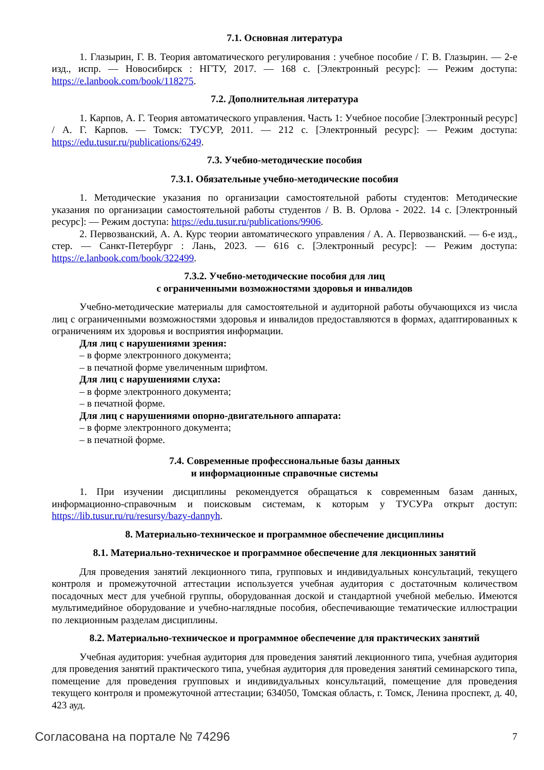7.1. Основная литература
1. Глазырин, Г. В. Теория автоматического регулирования : учебное пособие / Г. В. Глазырин. — 2-е изд., испр. — Новосибирск : НГТУ, 2017. — 168 с. [Электронный ресурс]: — Режим доступа: https://e.lanbook.com/book/118275.
7.2. Дополнительная литература
1. Карпов, А. Г. Теория автоматического управления. Часть 1: Учебное пособие [Электронный ресурс] / А. Г. Карпов. — Томск: ТУСУР, 2011. — 212 с. [Электронный ресурс]: — Режим доступа: https://edu.tusur.ru/publications/6249.
7.3. Учебно-методические пособия
7.3.1. Обязательные учебно-методические пособия
1. Методические указания по организации самостоятельной работы студентов: Методические указания по организации самостоятельной работы студентов / В. В. Орлова - 2022. 14 с. [Электронный ресурс]: — Режим доступа: https://edu.tusur.ru/publications/9906.
2. Первозванский, А. А. Курс теории автоматического управления / А. А. Первозванский. — 6-е изд., стер. — Санкт-Петербург : Лань, 2023. — 616 с. [Электронный ресурс]: — Режим доступа: https://e.lanbook.com/book/322499.
7.3.2. Учебно-методические пособия для лиц
с ограниченными возможностями здоровья и инвалидов
Учебно-методические материалы для самостоятельной и аудиторной работы обучающихся из числа лиц с ограниченными возможностями здоровья и инвалидов предоставляются в формах, адаптированных к ограничениям их здоровья и восприятия информации.
Для лиц с нарушениями зрения:
– в форме электронного документа;
– в печатной форме увеличенным шрифтом.
Для лиц с нарушениями слуха:
– в форме электронного документа;
– в печатной форме.
Для лиц с нарушениями опорно-двигательного аппарата:
– в форме электронного документа;
– в печатной форме.
7.4. Современные профессиональные базы данных
и информационные справочные системы
1. При изучении дисциплины рекомендуется обращаться к современным базам данных, информационно-справочным и поисковым системам, к которым у ТУСУРа открыт доступ: https://lib.tusur.ru/ru/resursy/bazy-dannyh.
8. Материально-техническое и программное обеспечение дисциплины
8.1. Материально-техническое и программное обеспечение для лекционных занятий
Для проведения занятий лекционного типа, групповых и индивидуальных консультаций, текущего контроля и промежуточной аттестации используется учебная аудитория с достаточным количеством посадочных мест для учебной группы, оборудованная доской и стандартной учебной мебелью. Имеются мультимедийное оборудование и учебно-наглядные пособия, обеспечивающие тематические иллюстрации по лекционным разделам дисциплины.
8.2. Материально-техническое и программное обеспечение для практических занятий
Учебная аудитория: учебная аудитория для проведения занятий лекционного типа, учебная аудитория для проведения занятий практического типа, учебная аудитория для проведения занятий семинарского типа, помещение для проведения групповых и индивидуальных консультаций, помещение для проведения текущего контроля и промежуточной аттестации; 634050, Томская область, г. Томск, Ленина проспект, д. 40, 423 ауд.
Согласована на портале № 74296 7